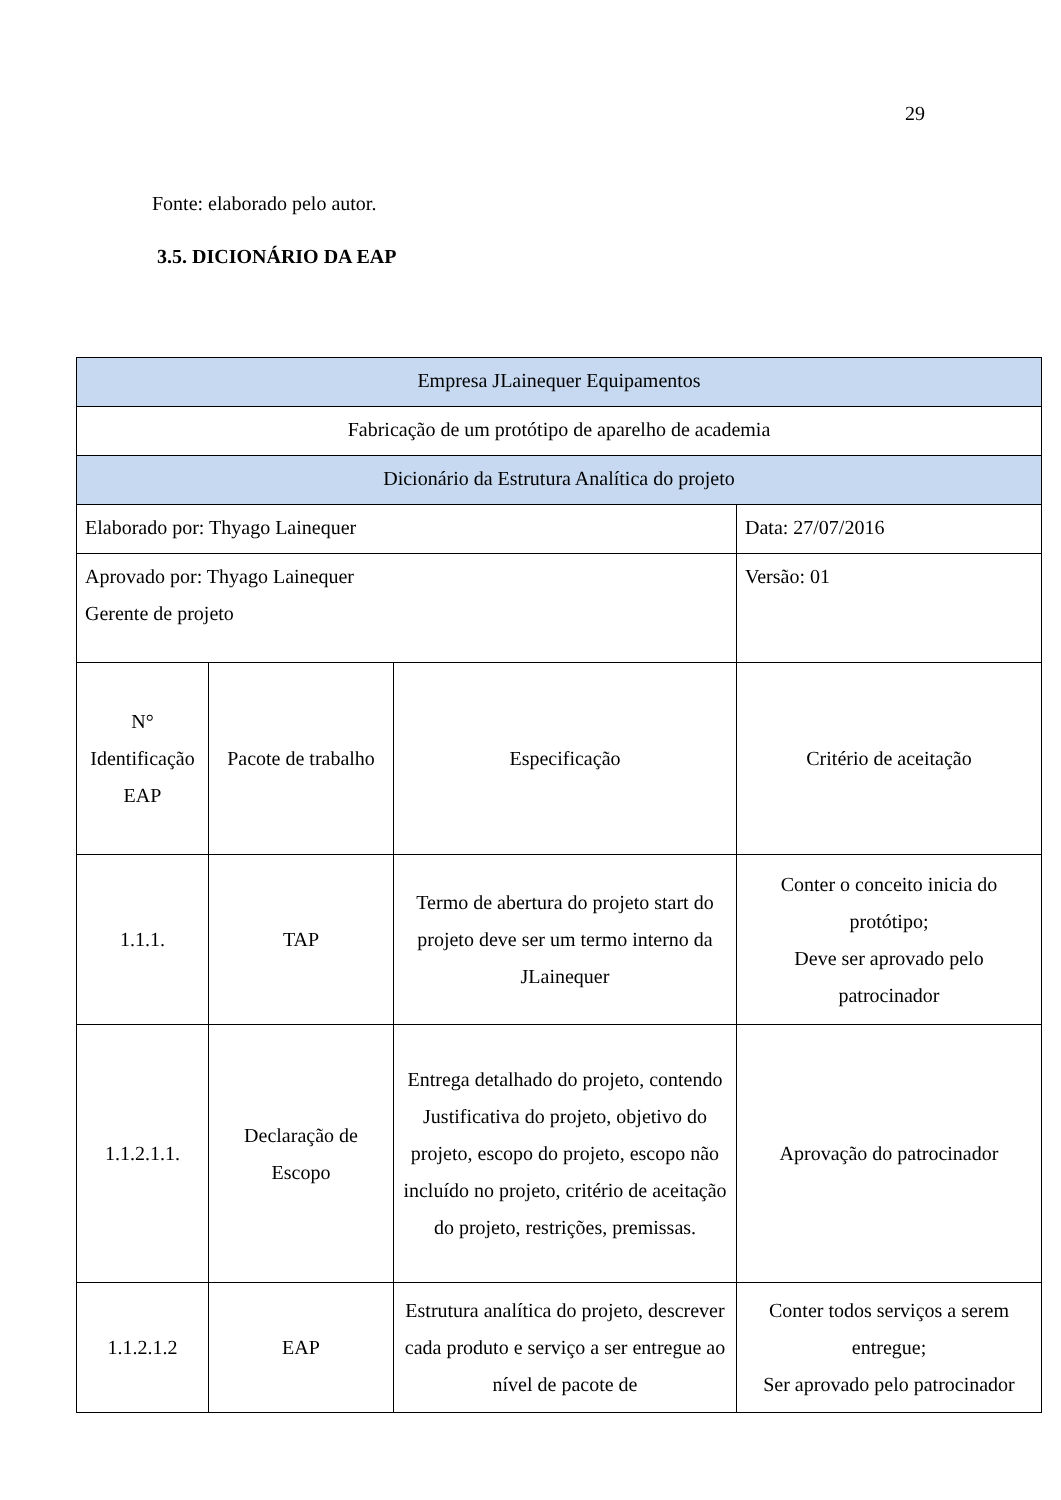29
Fonte: elaborado pelo autor.
3.5. DICIONÁRIO DA EAP
| Empresa JLainequer Equipamentos | | | |
| Fabricação de um protótipo de aparelho de academia | | | |
| Dicionário da Estrutura Analítica do projeto | | | |
| Elaborado por: Thyago Lainequer | | | Data: 27/07/2016 |
| Aprovado por: Thyago Lainequer Gerente de projeto | | | Versão: 01 |
| N° Identificação EAP | Pacote de trabalho | Especificação | Critério de aceitação |
| 1.1.1. | TAP | Termo de abertura do projeto start do projeto deve ser um termo interno da JLainequer | Conter o conceito inicia do protótipo; Deve ser aprovado pelo patrocinador |
| 1.1.2.1.1. | Declaração de Escopo | Entrega detalhado do projeto, contendo Justificativa do projeto, objetivo do projeto, escopo do projeto, escopo não incluído no projeto, critério de aceitação do projeto, restrições, premissas. | Aprovação do patrocinador |
| 1.1.2.1.2 | EAP | Estrutura analítica do projeto, descrever cada produto e serviço a ser entregue ao nível de pacote de | Conter todos serviços a serem entregue; Ser aprovado pelo patrocinador |